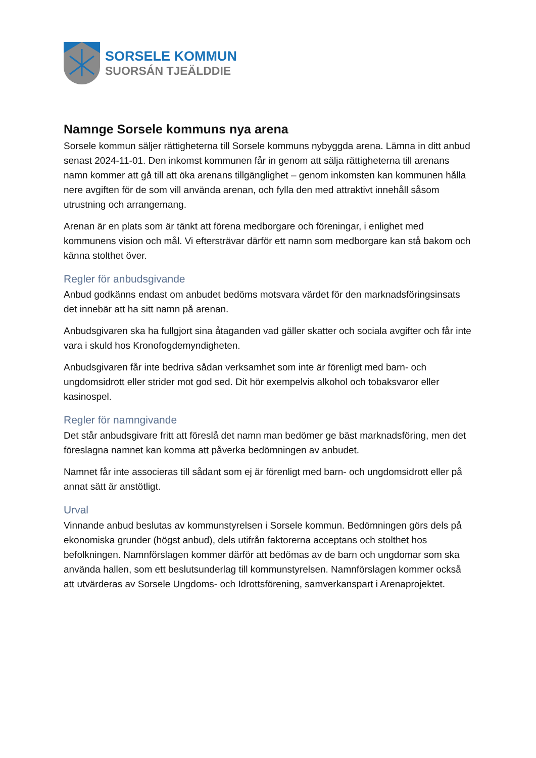SORSELE KOMMUN
SUORSÁN TJEÄLDDIE
Namnge Sorsele kommuns nya arena
Sorsele kommun säljer rättigheterna till Sorsele kommuns nybyggda arena. Lämna in ditt anbud senast 2024-11-01. Den inkomst kommunen får in genom att sälja rättigheterna till arenans namn kommer att gå till att öka arenans tillgänglighet – genom inkomsten kan kommunen hålla nere avgiften för de som vill använda arenan, och fylla den med attraktivt innehåll såsom utrustning och arrangemang.
Arenan är en plats som är tänkt att förena medborgare och föreningar, i enlighet med kommunens vision och mål. Vi eftersträvar därför ett namn som medborgare kan stå bakom och känna stolthet över.
Regler för anbudsgivande
Anbud godkänns endast om anbudet bedöms motsvara värdet för den marknadsföringsinsats det innebär att ha sitt namn på arenan.
Anbudsgivaren ska ha fullgjort sina åtaganden vad gäller skatter och sociala avgifter och får inte vara i skuld hos Kronofogdemyndigheten.
Anbudsgivaren får inte bedriva sådan verksamhet som inte är förenligt med barn- och ungdomsidrott eller strider mot god sed. Dit hör exempelvis alkohol och tobaksvaror eller kasinospel.
Regler för namngivande
Det står anbudsgivare fritt att föreslå det namn man bedömer ge bäst marknadsföring, men det föreslagna namnet kan komma att påverka bedömningen av anbudet.
Namnet får inte associeras till sådant som ej är förenligt med barn- och ungdomsidrott eller på annat sätt är anstötligt.
Urval
Vinnande anbud beslutas av kommunstyrelsen i Sorsele kommun. Bedömningen görs dels på ekonomiska grunder (högst anbud), dels utifrån faktorerna acceptans och stolthet hos befolkningen. Namnförslagen kommer därför att bedömas av de barn och ungdomar som ska använda hallen, som ett beslutsunderlag till kommunstyrelsen. Namnförslagen kommer också att utvärderas av Sorsele Ungdoms- och Idrottsförening, samverkanspart i Arenaprojektet.